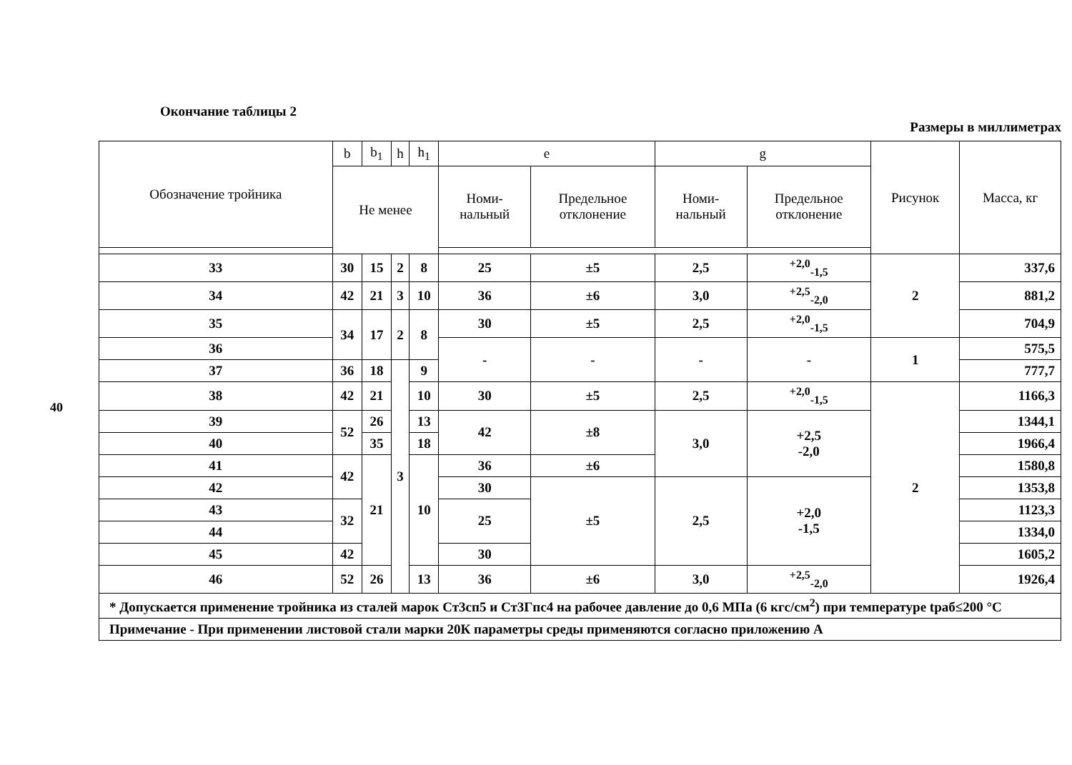40
Окончание таблицы 2
Размеры в миллиметрах
| Обозначение тройника | b | b<sub>1</sub> | h | h<sub>1</sub> | e | | g | | Рисунок | Масса, кг |
| --- | --- | --- | --- | --- | --- | --- | --- | --- | --- | --- |
| | Не менее | | | | Номи- нальный | Предельное отклонение | Номи- нальный | Предельное отклонение | | |
| 33 | 30 | 15 | 2 | 8 | 25 | ±5 | 2,5 | <sup>+2,0</sup><sub>-1,5</sub> | 2 | 337,6 |
| 34 | 42 | 21 | 3 | 10 | 36 | ±6 | 3,0 | <sup>+2,5</sup><sub>-2,0</sub> | | 881,2 |
| 35 | 34 | 17 | 2 | 8 | 30 | ±5 | 2,5 | <sup>+2,0</sup><sub>-1,5</sub> | | 704,9 |
| 36 | | | | | - | - | - | - | 1 | 575,5 |
| 37 | 36 | 18 | 3 | 9 | | | | | | 777,7 |
| 38 | 42 | 21 | | 10 | 30 | ±5 | 2,5 | <sup>+2,0</sup><sub>-1,5</sub> | 2 | 1166,3 |
| 39 | 52 | 26 | | 13 | 42 | ±8 | 3,0 | +2,5 -2,0 | | 1344,1 |
| 40 | | 35 | | 18 | | | | | | 1966,4 |
| 41 | 42 | 21 | | 10 | 36 | ±6 | | | | 1580,8 |
| 42 | | | | | 30 | ±5 | 2,5 | +2,0 -1,5 | | 1353,8 |
| 43 | 32 | | | | 25 | | | | | 1123,3 |
| 44 | | | | | | | | | | 1334,0 |
| 45 | 42 | | | | 30 | | | | | 1605,2 |
| 46 | 52 | 26 | | 13 | 36 | ±6 | 3,0 | <sup>+2,5</sup><sub>-2,0</sub> | | 1926,4 |
| * Допускается применение тройника из сталей марок Ст3сп5 и Ст3Гпс4 на рабочее давление до 0,6 МПа (6 кгс/см<sup>2</sup>) при температуре tраб≤200 °С | | | | | | | | | | |
| Примечание - При применении листовой стали марки 20К параметры среды применяются согласно приложению А | | | | | | | | | | |